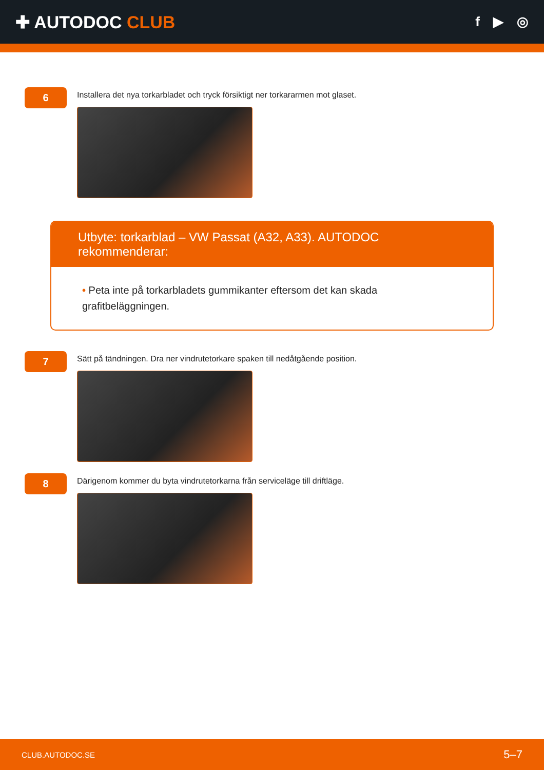✚ AUTODOC CLUB
f ▶ ◎
6
Installera det nya torkarbladet och tryck försiktigt ner torkararmen mot glaset.
Utbyte: torkarblad – VW Passat (A32, A33). AUTODOC rekommenderar:
• Peta inte på torkarbladets gummikanter eftersom det kan skada grafitbeläggningen.
7
Sätt på tändningen. Dra ner vindrutetorkare spaken till nedåtgående position.
8
Därigenom kommer du byta vindrutetorkarna från serviceläge till driftläge.
CLUB.AUTODOC.SE 5–7